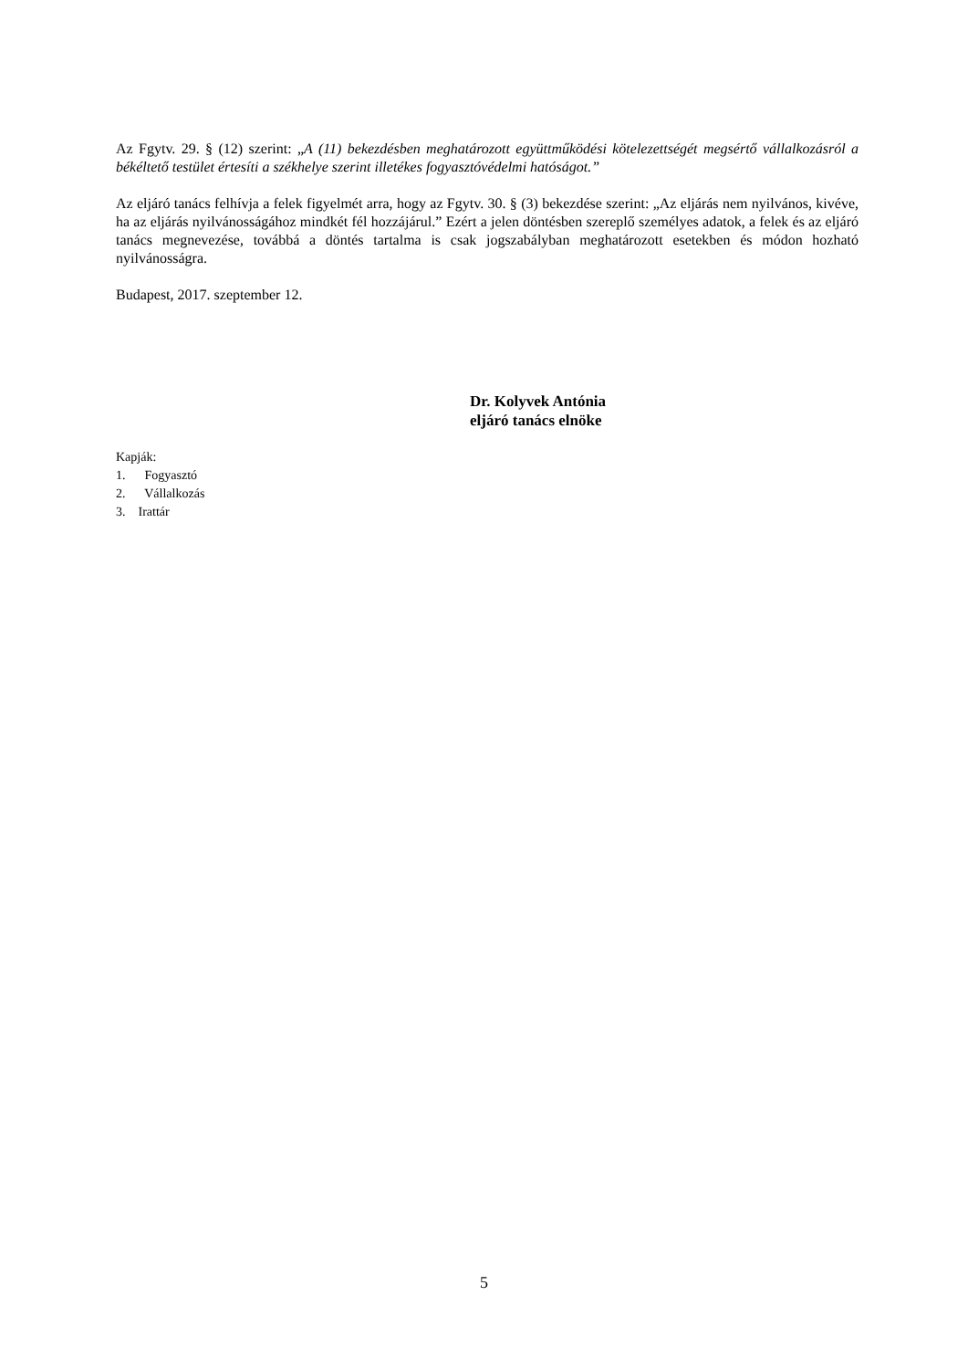Az Fgytv. 29. § (12) szerint: „A (11) bekezdésben meghatározott együttműködési kötelezettségét megsértő vállalkozásról a békéltető testület értesíti a székhelye szerint illetékes fogyasztóvédelmi hatóságot.”
Az eljáró tanács felhívja a felek figyelmét arra, hogy az Fgytv. 30. § (3) bekezdése szerint: „Az eljárás nem nyilvános, kivéve, ha az eljárás nyilvánosságához mindkét fél hozzájárul.” Ezért a jelen döntésben szereplő személyes adatok, a felek és az eljáró tanács megnevezése, továbbá a döntés tartalma is csak jogszabályban meghatározott esetekben és módon hozható nyilvánosságra.
Budapest, 2017. szeptember 12.
Dr. Kolyvek Antónia
eljáró tanács elnöke
Kapják:
1. Fogyasztó
2. Vállalkozás
3. Irattár
5